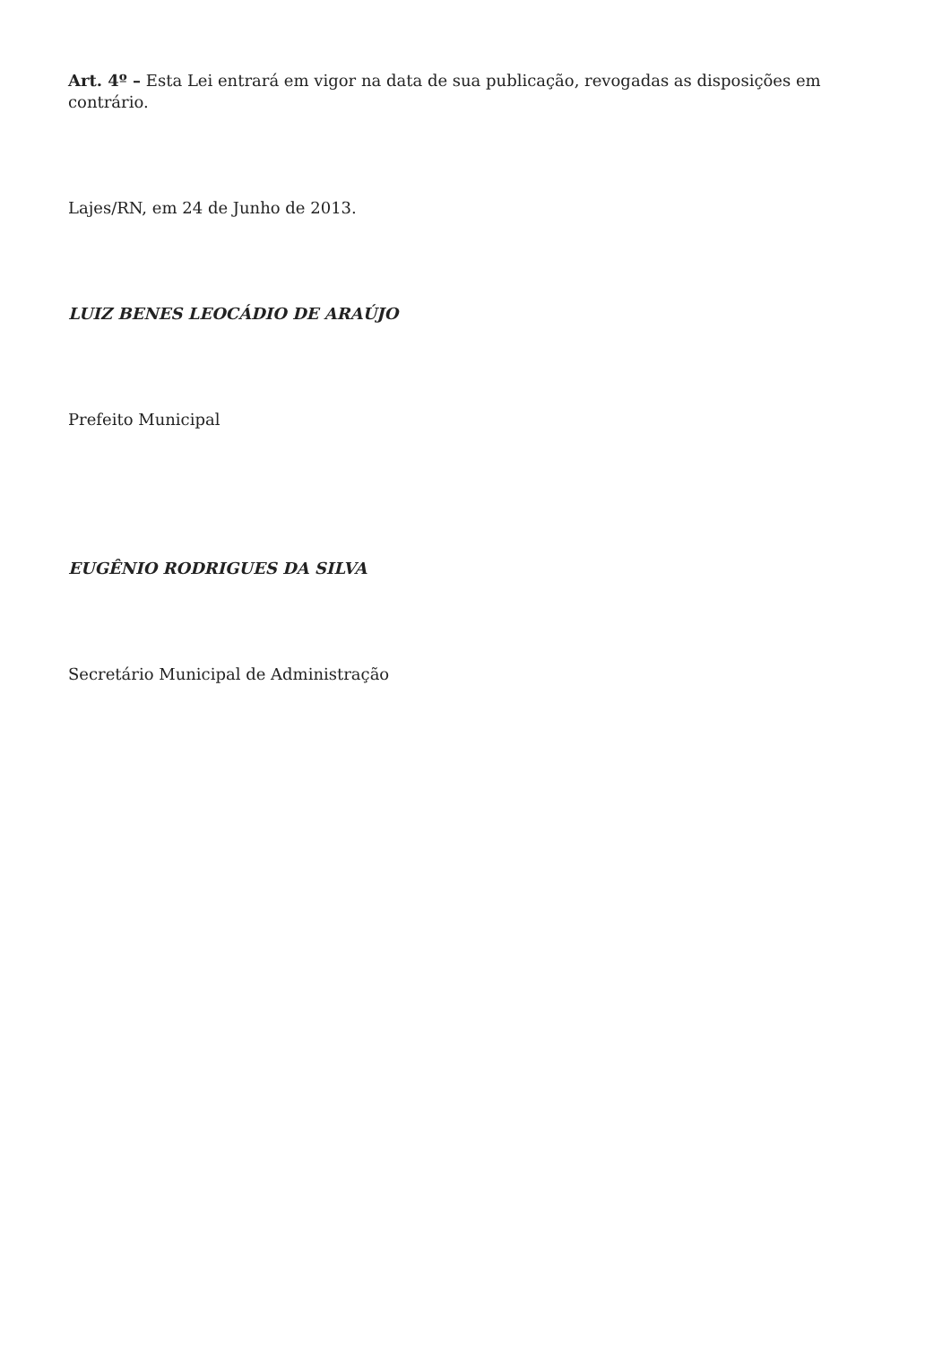Art. 4º – Esta Lei entrará em vigor na data de sua publicação, revogadas as disposições em contrário.
Lajes/RN, em 24 de Junho de 2013.
LUIZ BENES LEOCÁDIO DE ARAÚJO
Prefeito Municipal
EUGÊNIO RODRIGUES DA SILVA
Secretário Municipal de Administração